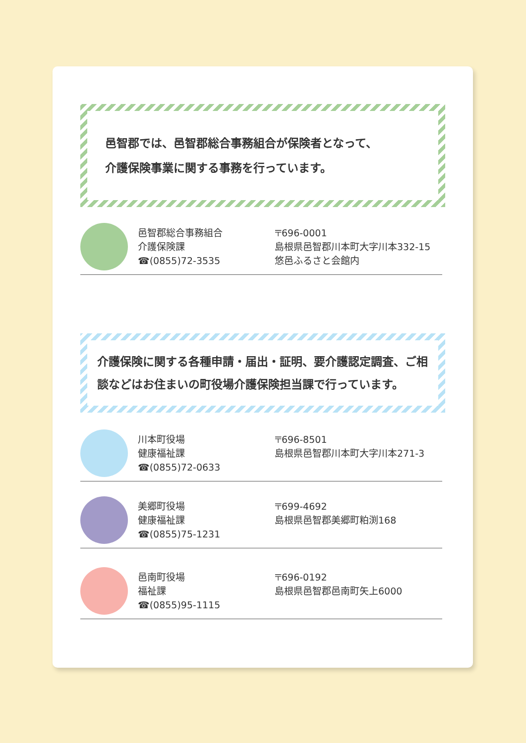邑智郡では、邑智郡総合事務組合が保険者となって、
介護保険事業に関する事務を行っています。
邑智郡総合事務組合
介護保険課
☎(0855)72-3535
〒696-0001
島根県邑智郡川本町大字川本332-15
悠邑ふるさと会館内
介護保険に関する各種申請・届出・証明、要介護認定調査、ご相談などはお住まいの町役場介護保険担当課で行っています。
川本町役場
健康福祉課
☎(0855)72-0633
〒696-8501
島根県邑智郡川本町大字川本271-3
美郷町役場
健康福祉課
☎(0855)75-1231
〒699-4692
島根県邑智郡美郷町粕渕168
邑南町役場
福祉課
☎(0855)95-1115
〒696-0192
島根県邑智郡邑南町矢上6000